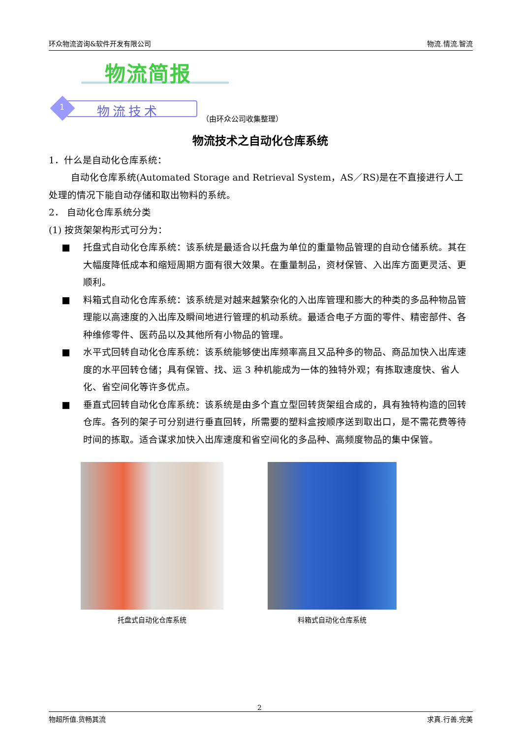环众物流咨询&软件开发有限公司 物流.情流.智流
物流简报
1 物流技术
（由环众公司收集整理）
物流技术之自动化仓库系统
1．什么是自动化仓库系统：
自动化仓库系统(Automated Storage and Retrieval System，AS／RS)是在不直接进行人工处理的情况下能自动存储和取出物料的系统。
2． 自动化仓库系统分类
(1) 按货架架构形式可分为：
■ 托盘式自动化仓库系统：该系统是最适合以托盘为单位的重量物品管理的自动仓储系统。其在大幅度降低成本和缩短周期方面有很大效果。在重量制品，资材保管、入出库方面更灵活、更顺利。
■ 料箱式自动化仓库系统：该系统是对越来越繁杂化的入出库管理和膨大的种类的多品种物品管理能以高速度的入出库及瞬间地进行管理的机动系统。最适合电子方面的零件、精密部件、各种维修零件、医药品以及其他所有小物品的管理。
■ 水平式回转自动化仓库系统：该系统能够使出库频率高且又品种多的物品、商品加快入出库速度的水平回转仓储；具有保管、找、运 3 种机能成为一体的独特外观；有拣取速度快、省人化、省空间化等许多优点。
■ 垂直式回转自动化仓库系统：该系统是由多个直立型回转货架组合成的，具有独特构造的回转仓库。各列的架子可分别进行垂直回转，所需要的塑料盒按顺序送到取出口，是不需花费等待时间的拣取。适合谋求加快入出库速度和省空间化的多品种、高频度物品的集中保管。
托盘式自动化仓库系统 料箱式自动化仓库系统
2
物超所值.货畅其流 求真.行善.完美